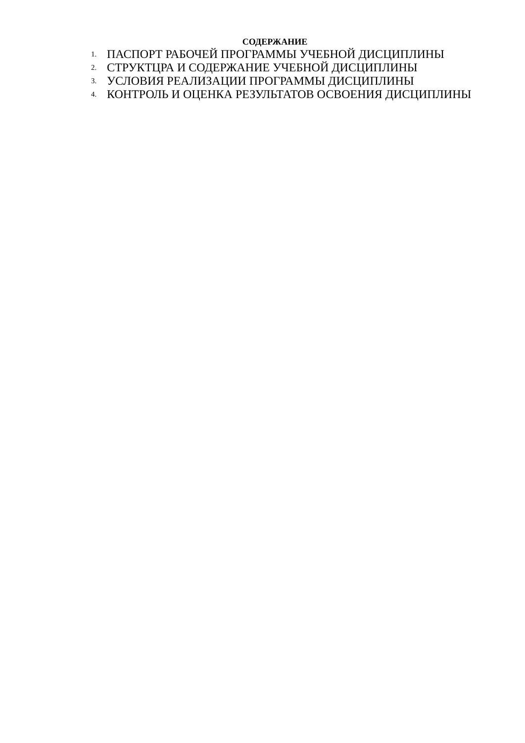СОДЕРЖАНИЕ
1. ПАСПОРТ РАБОЧЕЙ ПРОГРАММЫ УЧЕБНОЙ ДИСЦИПЛИНЫ
2. СТРУКТЦРА И СОДЕРЖАНИЕ УЧЕБНОЙ ДИСЦИПЛИНЫ
3. УСЛОВИЯ РЕАЛИЗАЦИИ ПРОГРАММЫ ДИСЦИПЛИНЫ
4. КОНТРОЛЬ И ОЦЕНКА РЕЗУЛЬТАТОВ ОСВОЕНИЯ ДИСЦИПЛИНЫ